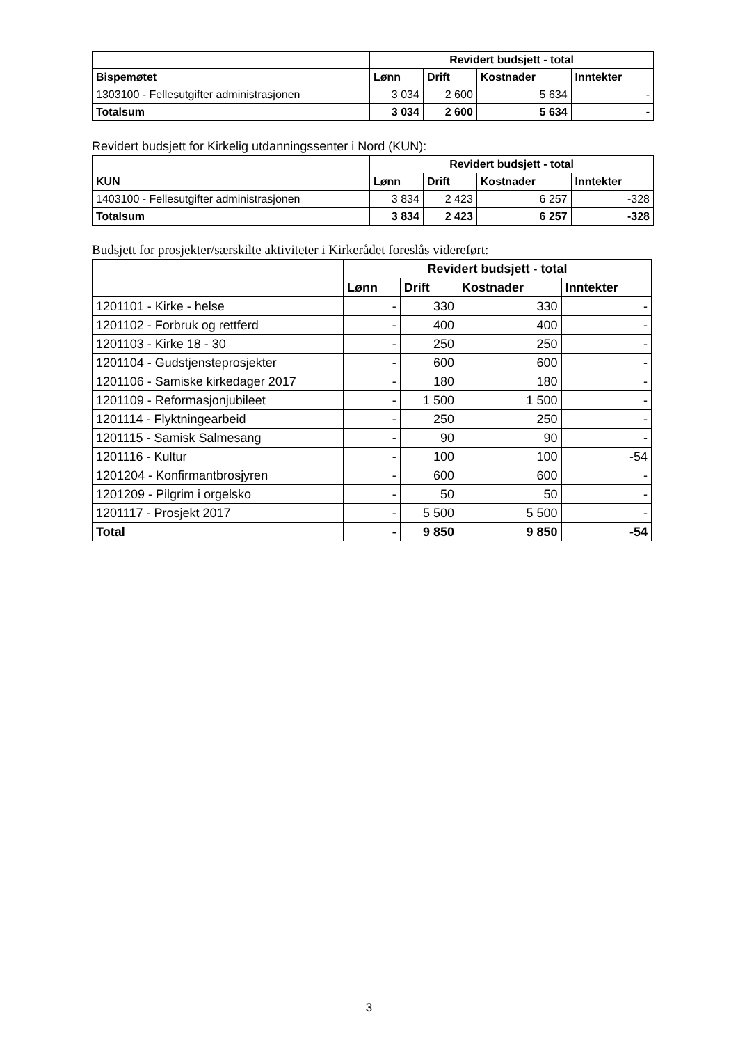| | Revidert budsjett - total | | | |
| --- | --- | --- | --- | --- |
| Bispemøtet | Lønn | Drift | Kostnader | Inntekter |
| 1303100 - Fellesutgifter administrasjonen | 3 034 | 2 600 | 5 634 | - |
| Totalsum | 3 034 | 2 600 | 5 634 | - |
Revidert budsjett for Kirkelig utdanningssenter i Nord (KUN):
| | Revidert budsjett - total | | | |
| --- | --- | --- | --- | --- |
| KUN | Lønn | Drift | Kostnader | Inntekter |
| 1403100 - Fellesutgifter administrasjonen | 3 834 | 2 423 | 6 257 | -328 |
| Totalsum | 3 834 | 2 423 | 6 257 | -328 |
Budsjett for prosjekter/særskilte aktiviteter i Kirkerådet foreslås videreført:
| | Revidert budsjett - total | | | |
| --- | --- | --- | --- | --- |
| | Lønn | Drift | Kostnader | Inntekter |
| 1201101 - Kirke - helse | - | 330 | 330 | - |
| 1201102 - Forbruk og rettferd | - | 400 | 400 | - |
| 1201103 - Kirke 18 - 30 | - | 250 | 250 | - |
| 1201104 - Gudstjensteprosjekter | - | 600 | 600 | - |
| 1201106 - Samiske kirkedager 2017 | - | 180 | 180 | - |
| 1201109 - Reformasjonjubileet | - | 1 500 | 1 500 | - |
| 1201114 - Flyktningearbeid | - | 250 | 250 | - |
| 1201115 - Samisk Salmesang | - | 90 | 90 | - |
| 1201116 - Kultur | - | 100 | 100 | -54 |
| 1201204 - Konfirmantbrosjyren | - | 600 | 600 | - |
| 1201209 - Pilgrim i orgelsko | - | 50 | 50 | - |
| 1201117 - Prosjekt 2017 | - | 5 500 | 5 500 | - |
| Total | - | 9 850 | 9 850 | -54 |
3